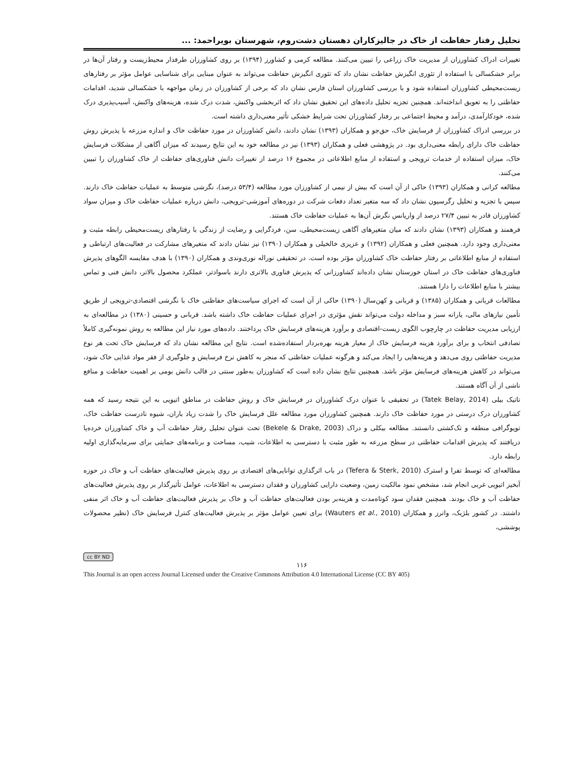تحلیل رفتار حفاظت از خاک در جالیزکاران دهستان دشت‌روم، شهرستان بویراحمد: ...
تغییرات ادراک کشاورزان از مدیریت خاک زراعی را تبیین می‌کنند. مطالعه کرمی و کشاورز (۱۳۹۴) بر روی کشاورزان طرفدار محیط‌زیست و رفتار آن‌ها در برابر خشکسالی با استفاده از تئوری انگیزش حفاظت نشان داد که تئوری انگیزش حفاظت می‌تواند به عنوان مبنایی برای شناسایی عوامل مؤثر بر رفتارهای زیست‌محیطی کشاورزان استفاده شود و با بررسی کشاورزان استان فارس نشان داد که برخی از کشاورزان در زمان مواجهه با خشکسالی شدید، اقدامات حفاظتی را به تعویق انداخته‌اند. همچنین تجزیه تحلیل داده‌های این تحقیق نشان داد که اثربخشی واکنش، شدت درک شده، هزینه‌های واکنش، آسیب‌پذیری درک شده، خودکارآمدی، درآمد و محیط اجتماعی بر رفتار کشاورزان تحت شرایط خشکی تأثیر معنی‌داری داشته است.
در بررسی ادراک کشاورزان از فرسایش خاک، حق‌جو و همکاران (۱۳۹۳) نشان دادند، دانش کشاورزان در مورد حفاظت خاک و اندازه مزرعه با پذیرش روش حفاظت خاک دارای رابطه معنی‌داری بود. در پژوهشی فعلی و همکاران (۱۳۹۳) نیز در مطالعه خود به این نتایج رسیدند که میزان آگاهی از مشکلات فرسایش خاک، میزان استفاده از خدمات ترویجی و استفاده از منابع اطلاعاتی در مجموع ۱۶ درصد از تغییرات دانش فناوری‌های حفاظت از خاک کشاورزان را تبیین می‌کنند.
مطالعه کرانی و همکاران (۱۳۹۳) حاکی از آن است که بیش از نیمی از کشاورزان مورد مطالعه (۵۳/۴ درصد)، نگرشی متوسط به عملیات حفاظت خاک دارند. سپس با تجزیه و تحلیل رگرسیون نشان داد که سه متغیر تعداد دفعات شرکت در دوره‌های آموزشی-ترویجی، دانش درباره عملیات حفاظت خاک و میزان سواد کشاورزان قادر به تبیین ۲۷/۴ درصد از واریانس نگرش آن‌ها به عملیات حفاظت خاک هستند.
فرهمند و همکاران (۱۳۹۳) نشان دادند که میان متغیرهای آگاهی زیست‌محیطی، سن، فردگرایی و رضایت از زندگی با رفتارهای زیست‌محیطی رابطه مثبت و معنی‌داری وجود دارد. همچنین فعلی و همکاران (۱۳۹۲) و عزیزی خالخیلی و همکاران (۱۳۹۰) نیز نشان دادند که متغیرهای مشارکت در فعالیت‌های ارتباطی و استفاده از منابع اطلاعاتی بر رفتار حفاظت خاک کشاورزان مؤثر بوده است. در تحقیقی نوراله نوری‌وندی و همکاران (۱۳۹۰) با هدف مقایسه الگوهای پذیرش فناوری‌های حفاظت خاک در استان خوزستان نشان داده‌اند کشاورزانی که پذیرش فناوری بالاتری دارند باسوادتر، عملکرد محصول بالاتر، دانش فنی و تماس بیشتر با منابع اطلاعات را دارا هستند.
مطالعات قربانی و همکاران (۱۳۸۵) و قربانی و کهن‌سال (۱۳۹۰) حاکی از آن است که اجرای سیاست‌های حفاظتی خاک با نگرشی اقتصادی-ترویجی از طریق تأمین نیازهای مالی، یارانه سبز و مداخله دولت می‌تواند نقش مؤثری در اجرای عملیات حفاظت خاک داشته باشد. قربانی و حسینی (۱۳۸۰) در مطالعه‌ای به ارزیابی مدیریت حفاظت در چارچوب الگوی زیست-اقتصادی و برآورد هزینه‌های فرسایش خاک پرداختند. داده‌های مورد نیاز این مطالعه به روش نمونه‌گیری کاملاً تصادفی انتخاب و برای برآورد هزینه فرسایش خاک از معیار هزینه بهره‌بردار استفاده‌شده است. نتایج این مطالعه نشان داد که فرسایش خاک تحت هر نوع مدیریت حفاظتی روی می‌دهد و هزینه‌هایی را ایجاد می‌کند و هرگونه عملیات حفاظتی که منجر به کاهش نرخ فرسایش و جلوگیری از فقر مواد غذایی خاک شود، می‌تواند در کاهش هزینه‌های فرسایش مؤثر باشد. همچنین نتایج نشان داده است که کشاورزان به‌طور سنتی در قالب دانش بومی بر اهمیت حفاظت و منافع ناشی از آن آگاه هستند.
تاتیک بیلی (Tatek Belay, 2014) در تحقیقی با عنوان درک کشاورزان در فرسایش خاک و روش حفاظت در مناطق اتیوپی به این نتیجه رسید که همه کشاورزان درک درستی در مورد حفاظت خاک دارند. همچنین کشاورزان مورد مطالعه علل فرسایش خاک را شدت زیاد باران، شیوه نادرست حفاظت خاک، توپوگرافی منطقه و تک‌کشتی دانستند. مطالعه بیکلی و دراک (Bekele & Drake, 2003) تحت عنوان تحلیل رفتار حفاظت آب و خاک کشاورزان خرده‌پا دریافتند که پذیرش اقدامات حفاظتی در سطح مزرعه به طور مثبت با دسترسی به اطلاعات، شیب، مساحت و برنامه‌های حمایتی برای سرمایه‌گذاری اولیه رابطه دارد.
مطالعه‌ای که توسط تفرا و استرک (Tefera & Sterk, 2010) در باب اثرگذاری توانایی‌های اقتصادی بر روی پذیرش فعالیت‌های حفاظت آب و خاک در حوزه آبخیز اتیوپی غربی انجام شد، مشخص نمود مالکیت زمین، وضعیت دارایی کشاورزان و فقدان دسترسی به اطلاعات، عوامل تأثیرگذار بر روی پذیرش فعالیت‌های حفاظت آب و خاک بودند. همچنین فقدان سود کوتاه‌مدت و هزینه‌بر بودن فعالیت‌های حفاظت آب و خاک بر پذیرش فعالیت‌های حفاظت آب و خاک اثر منفی داشتند. در کشور بلژیک، واترز و همکاران (Wauters et al., 2010) برای تعیین عوامل مؤثر بر پذیرش فعالیت‌های کنترل فرسایش خاک (نظیر محصولات پوششی،
cc BY ND
۱۱۶
This Journal is an open access Journal Licensed under the Creative Commons Attribution 4.0 International License (CC BY 405)